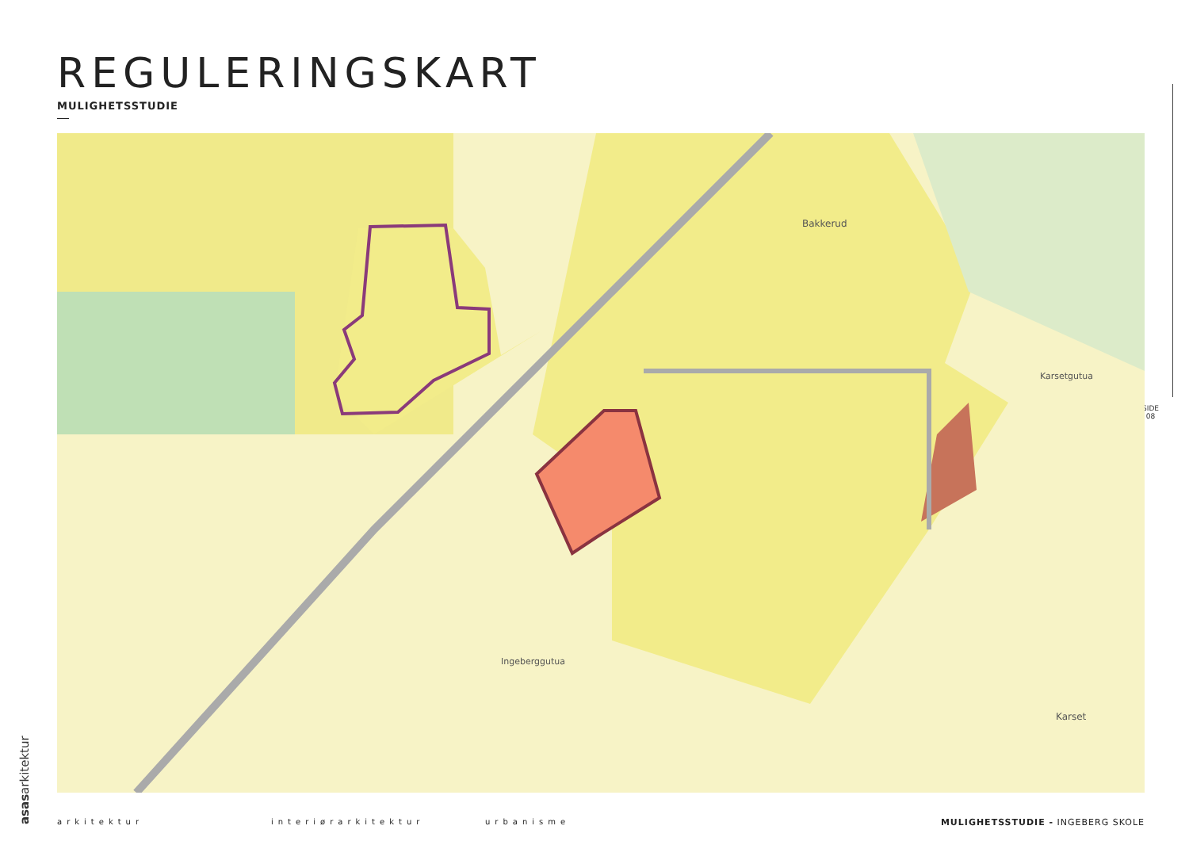REGULERINGSKART
MULIGHETSSTUDIE
SIDE
08
Bakkerud
Karset
Ingeberggutua
Karsetgutua
asasarkitektur
arkitektur interiørarkitektur urbanisme MULIGHETSSTUDIE - INGEBERG SKOLE